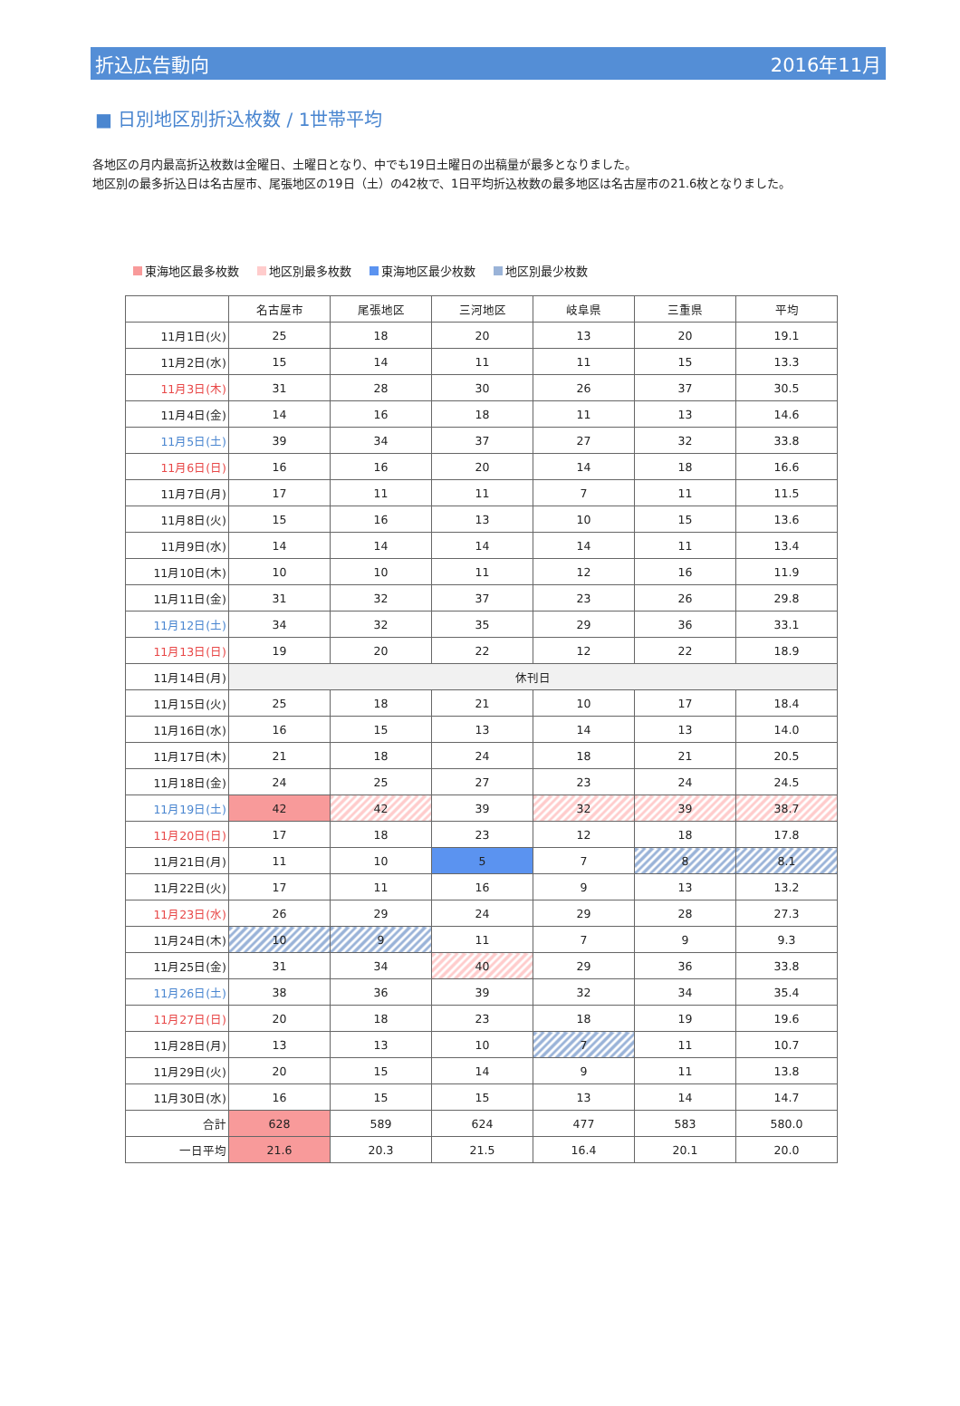折込広告動向 2016年11月
■ 日別地区別折込枚数 / 1世帯平均
各地区の月内最高折込枚数は金曜日、土曜日となり、中でも19日土曜日の出稿量が最多となりました。
地区別の最多折込日は名古屋市、尾張地区の19日（土）の42枚で、1日平均折込枚数の最多地区は名古屋市の21.6枚となりました。
東海地区最多枚数 地区別最多枚数 東海地区最少枚数 地区別最少枚数
| | 名古屋市 | 尾張地区 | 三河地区 | 岐阜県 | 三重県 | 平均 |
| --- | --- | --- | --- | --- | --- | --- |
| 11月1日(火) | 25 | 18 | 20 | 13 | 20 | 19.1 |
| 11月2日(水) | 15 | 14 | 11 | 11 | 15 | 13.3 |
| 11月3日(木) | 31 | 28 | 30 | 26 | 37 | 30.5 |
| 11月4日(金) | 14 | 16 | 18 | 11 | 13 | 14.6 |
| 11月5日(土) | 39 | 34 | 37 | 27 | 32 | 33.8 |
| 11月6日(日) | 16 | 16 | 20 | 14 | 18 | 16.6 |
| 11月7日(月) | 17 | 11 | 11 | 7 | 11 | 11.5 |
| 11月8日(火) | 15 | 16 | 13 | 10 | 15 | 13.6 |
| 11月9日(水) | 14 | 14 | 14 | 14 | 11 | 13.4 |
| 11月10日(木) | 10 | 10 | 11 | 12 | 16 | 11.9 |
| 11月11日(金) | 31 | 32 | 37 | 23 | 26 | 29.8 |
| 11月12日(土) | 34 | 32 | 35 | 29 | 36 | 33.1 |
| 11月13日(日) | 19 | 20 | 22 | 12 | 22 | 18.9 |
| 11月14日(月) | 休刊日 | | | | | |
| 11月15日(火) | 25 | 18 | 21 | 10 | 17 | 18.4 |
| 11月16日(水) | 16 | 15 | 13 | 14 | 13 | 14.0 |
| 11月17日(木) | 21 | 18 | 24 | 18 | 21 | 20.5 |
| 11月18日(金) | 24 | 25 | 27 | 23 | 24 | 24.5 |
| 11月19日(土) | 42 | 42 | 39 | 32 | 39 | 38.7 |
| 11月20日(日) | 17 | 18 | 23 | 12 | 18 | 17.8 |
| 11月21日(月) | 11 | 10 | 5 | 7 | 8 | 8.1 |
| 11月22日(火) | 17 | 11 | 16 | 9 | 13 | 13.2 |
| 11月23日(水) | 26 | 29 | 24 | 29 | 28 | 27.3 |
| 11月24日(木) | 10 | 9 | 11 | 7 | 9 | 9.3 |
| 11月25日(金) | 31 | 34 | 40 | 29 | 36 | 33.8 |
| 11月26日(土) | 38 | 36 | 39 | 32 | 34 | 35.4 |
| 11月27日(日) | 20 | 18 | 23 | 18 | 19 | 19.6 |
| 11月28日(月) | 13 | 13 | 10 | 7 | 11 | 10.7 |
| 11月29日(火) | 20 | 15 | 14 | 9 | 11 | 13.8 |
| 11月30日(水) | 16 | 15 | 15 | 13 | 14 | 14.7 |
| 合計 | 628 | 589 | 624 | 477 | 583 | 580.0 |
| 一日平均 | 21.6 | 20.3 | 21.5 | 16.4 | 20.1 | 20.0 |